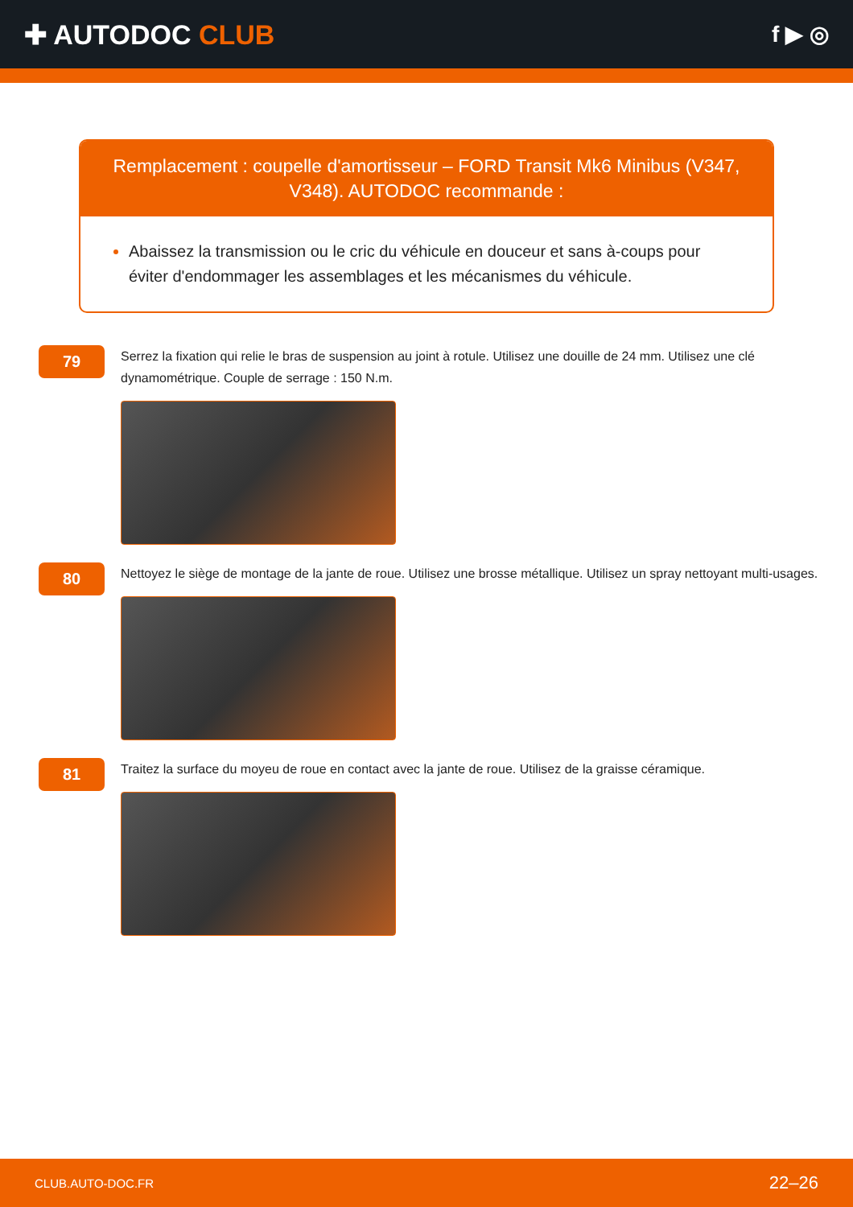✚ AUTODOC CLUB
f ▶ ◎
Remplacement : coupelle d'amortisseur – FORD Transit Mk6 Minibus (V347, V348). AUTODOC recommande :
Abaissez la transmission ou le cric du véhicule en douceur et sans à-coups pour éviter d'endommager les assemblages et les mécanismes du véhicule.
79
Serrez la fixation qui relie le bras de suspension au joint à rotule. Utilisez une douille de 24 mm. Utilisez une clé dynamométrique. Couple de serrage : 150 N.m.
80
Nettoyez le siège de montage de la jante de roue. Utilisez une brosse métallique. Utilisez un spray nettoyant multi-usages.
81
Traitez la surface du moyeu de roue en contact avec la jante de roue. Utilisez de la graisse céramique.
CLUB.AUTO-DOC.FR 22–26